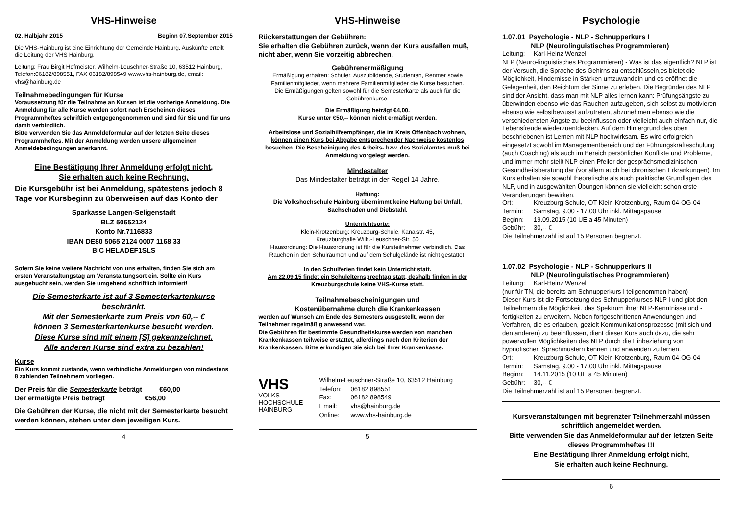VHS-Hinweise
02. Halbjahr 2015 Beginn 07.September 2015
Die VHS-Hainburg ist eine Einrichtung der Gemeinde Hainburg. Auskünfte erteilt die Leitung der VHS Hainburg.
Leitung: Frau Birgit Hofmeister, Wilhelm-Leuschner-Straße 10, 63512 Hainburg, Telefon:06182/898551, FAX 06182/898549 www.vhs-hainburg.de, email: vhs@hainburg.de
Teilnahmebedingungen für Kurse
Voraussetzung für die Teilnahme an Kursen ist die vorherige Anmeldung. Die Anmeldung für alle Kurse werden sofort nach Erscheinen dieses Programmheftes schriftlich entgegengenommen und sind für Sie und für uns damit verbindlich.
Bitte verwenden Sie das Anmeldeformular auf der letzten Seite dieses Programmheftes. Mit der Anmeldung werden unsere allgemeinen Anmeldebedingungen anerkannt.
Eine Bestätigung Ihrer Anmeldung erfolgt nicht,
Sie erhalten auch keine Rechnung.
Die Kursgebühr ist bei Anmeldung, spätestens jedoch 8 Tage vor Kursbeginn zu überweisen auf das Konto der
Sparkasse Langen-Seligenstadt
BLZ 50652124
Konto Nr.7116833
IBAN DE80 5065 2124 0007 1168 33
BIC HELADEF1SLS
Sofern Sie keine weitere Nachricht von uns erhalten, finden Sie sich am ersten Veranstaltungstag am Veranstaltungsort ein. Sollte ein Kurs ausgebucht sein, werden Sie umgehend schriftlich informiert!
Die Semesterkarte ist auf 3 Semesterkartenkurse beschränkt.
Mit der Semesterkarte zum Preis von 60,-- €
können 3 Semesterkartenkurse besucht werden.
Diese Kurse sind mit einem [S] gekennzeichnet.
Alle anderen Kurse sind extra zu bezahlen!
Kurse
Ein Kurs kommt zustande, wenn verbindliche Anmeldungen von mindestens 8 zahlenden Teilnehmern vorliegen.
Der Preis für die Semesterkarte beträgt €60,00
Der ermäßigte Preis beträgt €56,00
Die Gebühren der Kurse, die nicht mit der Semesterkarte besucht werden können, stehen unter dem jeweiligen Kurs.
4
VHS-Hinweise
Rückerstattungen der Gebühren:
Sie erhalten die Gebühren zurück, wenn der Kurs ausfallen muß, nicht aber, wenn Sie vorzeitig abbrechen.
Gebührenermäßigung
Ermäßigung erhalten: Schüler, Auszubildende, Studenten, Rentner sowie Familienmitglieder, wenn mehrere Familienmitglieder die Kurse besuchen.
Die Ermäßigungen gelten sowohl für die Semesterkarte als auch für die Gebührenkurse.
Die Ermäßigung beträgt €4,00.
Kurse unter €50,-- können nicht ermäßigt werden.
Arbeitslose und Sozialhilfeempfänger, die im Kreis Offenbach wohnen, können einen Kurs bei Abgabe entsprechender Nachweise kostenlos besuchen. Die Bescheinigung des Arbeits- bzw. des Sozialamtes muß bei Anmeldung vorgelegt werden.
Mindestalter
Das Mindestalter beträgt in der Regel 14 Jahre.
Haftung:
Die Volkshochschule Hainburg übernimmt keine Haftung bei Unfall, Sachschaden und Diebstahl.
Unterrichtsorte:
Klein-Krotzenburg: Kreuzburg-Schule, Kanalstr. 45,
Kreuzburghalle Wilh.-Leuschner-Str. 50
Hausordnung: Die Hausordnung ist für die Kursteilnehmer verbindlich. Das Rauchen in den Schulräumen und auf dem Schulgelände ist nicht gestattet.
In den Schulferien findet kein Unterricht statt.
Am 22.09.15 findet ein Schulelternsprechtag statt, deshalb finden in der Kreuzburgschule keine VHS-Kurse statt.
Teilnahmebescheinigungen und
Kostenübernahme durch die Krankenkassen
werden auf Wunsch am Ende des Semesters ausgestellt, wenn der Teilnehmer regelmäßig anwesend war.
Die Gebühren für bestimmte Gesundheitskurse werden von manchen Krankenkassen teilweise erstattet, allerdings nach den Kriterien der Krankenkassen. Bitte erkundigen Sie sich bei Ihrer Krankenkasse.
VHS
VOLKS-
HOCHSCHULE
HAINBURG
Wilhelm-Leuschner-Straße 10, 63512 Hainburg
Telefon: 06182 898551
Fax: 06182 898549
Email: vhs@hainburg.de
Online: www.vhs-hainburg.de
5
Psychologie
1.07.01 Psychologie - NLP - Schnupperkurs I
NLP (Neurolinguistisches Programmieren)
Leitung: Karl-Heinz Wenzel
NLP (Neuro-linguistisches Programmieren) - Was ist das eigentlich? NLP ist der Versuch, die Sprache des Gehirns zu entschlüsseln,es bietet die Möglichkeit, Hindernisse in Stärken umzuwandeln und es eröffnet die Gelegenheit, den Reichtum der Sinne zu erleben. Die Begründer des NLP sind der Ansicht, dass man mit NLP alles lernen kann: Prüfungsängste zu überwinden ebenso wie das Rauchen aufzugeben, sich selbst zu motivieren ebenso wie selbstbewusst aufzutreten, abzunehmen ebenso wie die verschiedensten Ängste zu beeinflussen oder vielleicht auch einfach nur, die Lebensfreude wiederzuentdecken. Auf dem Hintergrund des oben beschriebenen ist Lernen mit NLP hochwirksam. Es wird erfolgreich eingesetzt sowohl im Managementbereich und der Führungskräfteschulung (auch Coaching) als auch im Bereich persönlicher Konflikte und Probleme, und immer mehr stellt NLP einen Pfeiler der gesprächsmedizinischen Gesundheitsberatung dar (vor allem auch bei chronischen Erkrankungen). Im Kurs erhalten sie sowohl theoretische als auch praktische Grundlagen des NLP, und in ausgewählten Übungen können sie vielleicht schon erste Veränderungen bewirken.
Ort: Kreuzburg-Schule, OT Klein-Krotzenburg, Raum 04-OG-04
Termin: Samstag, 9.00 - 17.00 Uhr inkl. Mittagspause
Beginn: 19.09.2015 (10 UE a 45 Minuten)
Gebühr: 30,-- €
Die Teilnehmerzahl ist auf 15 Personen begrenzt.
1.07.02 Psychologie - NLP - Schnupperkurs II
NLP (Neurolinguistisches Programmieren)
Leitung: Karl-Heinz Wenzel
(nur für TN, die bereits am Schnupperkurs I teilgenommen haben)
Dieser Kurs ist die Fortsetzung des Schnupperkurses NLP I und gibt den Teilnehmern die Möglichkeit, das Spektrum ihrer NLP-Kenntnisse und - fertigkeiten zu erweitern. Neben fortgeschrittenen Anwendungen und Verfahren, die es erlauben, gezielt Kommunikationsprozesse (mit sich und den anderen) zu beeinflussen, dient dieser Kurs auch dazu, die sehr powervollen Möglichkeiten des NLP durch die Einbeziehung von hypnotischen Sprachmustern kennen und anwenden zu lernen.
Ort: Kreuzburg-Schule, OT Klein-Krotzenburg, Raum 04-OG-04
Termin: Samstag, 9.00 - 17.00 Uhr inkl. Mittagspause
Beginn: 14.11.2015 (10 UE a 45 Minuten)
Gebühr: 30,-- €
Die Teilnehmerzahl ist auf 15 Personen begrenzt.
Kursveranstaltungen mit begrenzter Teilnehmerzahl müssen schriftlich angemeldet werden.
Bitte verwenden Sie das Anmeldeformular auf der letzten Seite dieses Programmheftes !!!
Eine Bestätigung Ihrer Anmeldung erfolgt nicht,
Sie erhalten auch keine Rechnung.
6